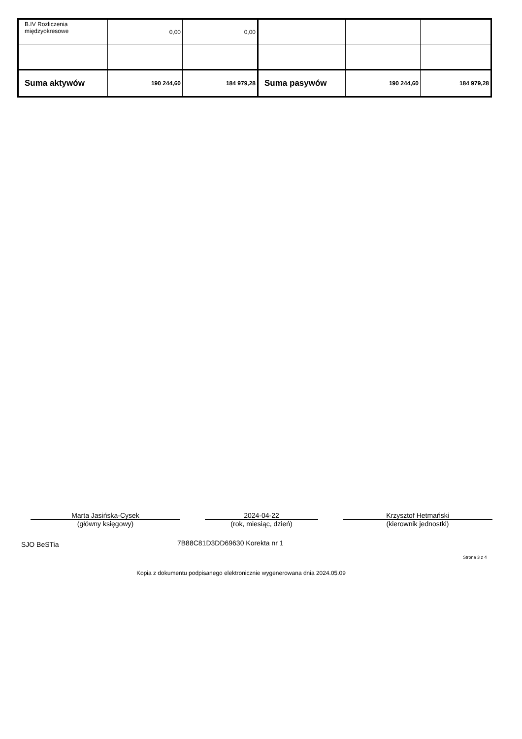| B.IV Rozliczenia międzyokresowe | 0,00 | 0,00 | | | |
| Suma aktywów | 190 244,60 | 184 979,28 | Suma pasywów | 190 244,60 | 184 979,28 |
Marta Jasińska-Cysek
(główny księgowy)
2024-04-22
(rok, miesiąc, dzień)
Krzysztof Hetmański
(kierownik jednostki)
SJO BeSTia 7B88C81D3DD69630 Korekta nr 1
Strona 3 z 4
Kopia z dokumentu podpisanego elektronicznie wygenerowana dnia 2024.05.09